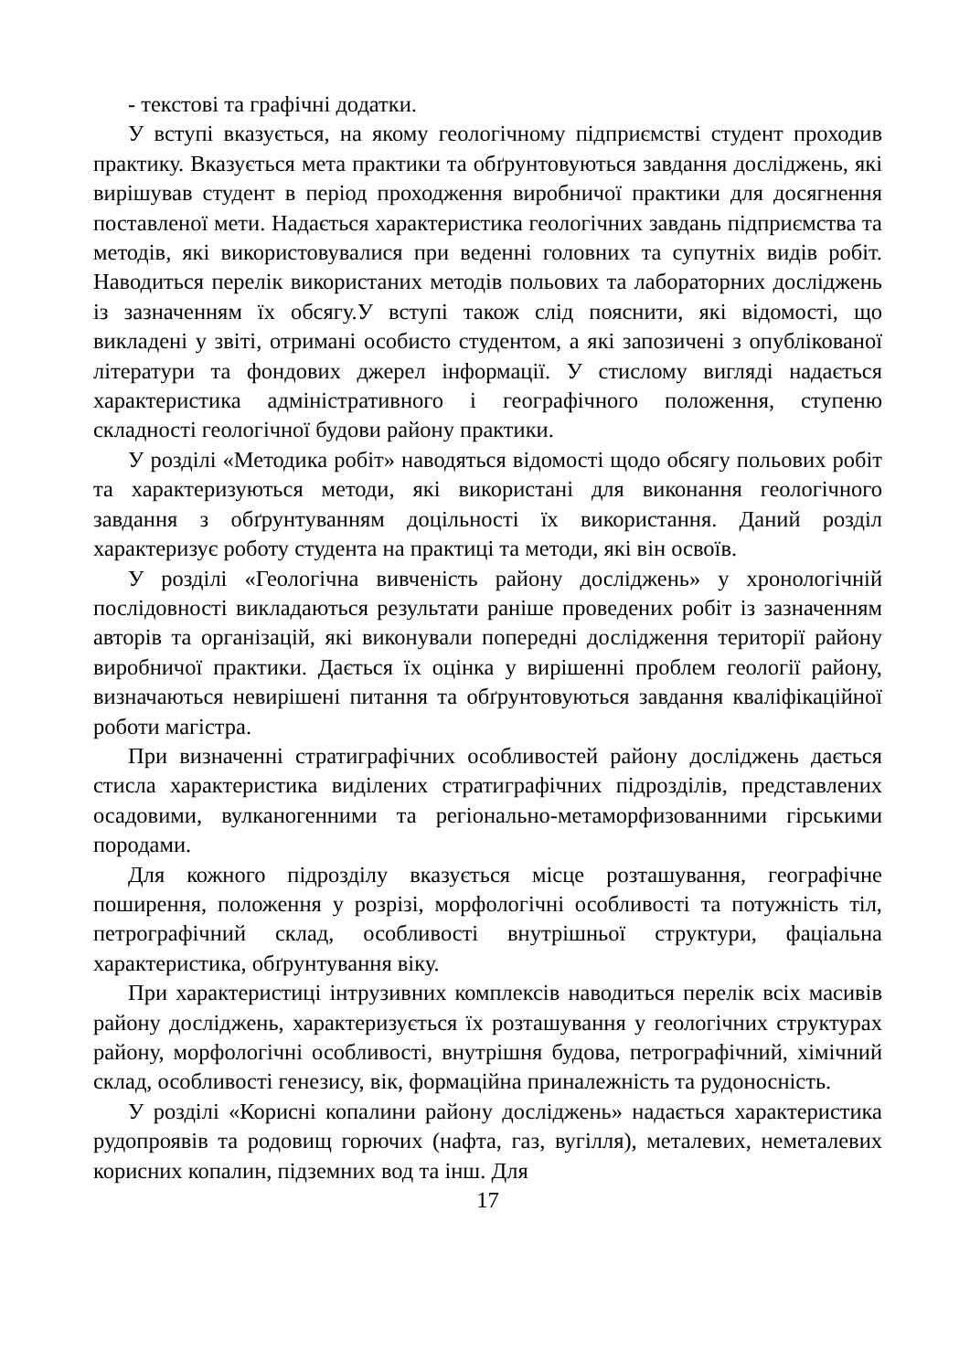- текстові та графічні додатки.
У вступі вказується, на якому геологічному підприємстві студент проходив практику. Вказується мета практики та обґрунтовуються завдання досліджень, які вирішував студент в період проходження виробничої практики для досягнення поставленої мети. Надається характеристика геологічних завдань підприємства та методів, які використовувалися при веденні головних та супутніх видів робіт. Наводиться перелік використаних методів польових та лабораторних досліджень із зазначенням їх обсягу.У вступі також слід пояснити, які відомості, що викладені у звіті, отримані особисто студентом, а які запозичені з опублікованої літератури та фондових джерел інформації. У стислому вигляді надається характеристика адміністративного і географічного положення, ступеню складності геологічної будови району практики.
У розділі «Методика робіт» наводяться відомості щодо обсягу польових робіт та характеризуються методи, які використані для виконання геологічного завдання з обґрунтуванням доцільності їх використання. Даний розділ характеризує роботу студента на практиці та методи, які він освоїв.
У розділі «Геологічна вивченість району досліджень» у хронологічній послідовності викладаються результати раніше проведених робіт із зазначенням авторів та організацій, які виконували попередні дослідження території району виробничої практики. Дається їх оцінка у вирішенні проблем геології району, визначаються невирішені питання та обґрунтовуються завдання кваліфікаційної роботи магістра.
При визначенні стратиграфічних особливостей району досліджень дається стисла характеристика виділених стратиграфічних підрозділів, представлених осадовими, вулканогенними та регіонально-метаморфизованними гірськими породами.
Для кожного підрозділу вказується місце розташування, географічне поширення, положення у розрізі, морфологічні особливості та потужність тіл, петрографічний склад, особливості внутрішньої структури, фаціальна характеристика, обґрунтування віку.
При характеристиці інтрузивних комплексів наводиться перелік всіх масивів району досліджень, характеризується їх розташування у геологічних структурах району, морфологічні особливості, внутрішня будова, петрографічний, хімічний склад, особливості генезису, вік, формаційна приналежність та рудоносність.
У розділі «Корисні копалини району досліджень» надається характеристика рудопроявів та родовищ горючих (нафта, газ, вугілля), металевих, неметалевих корисних копалин, підземних вод та інш. Для
17